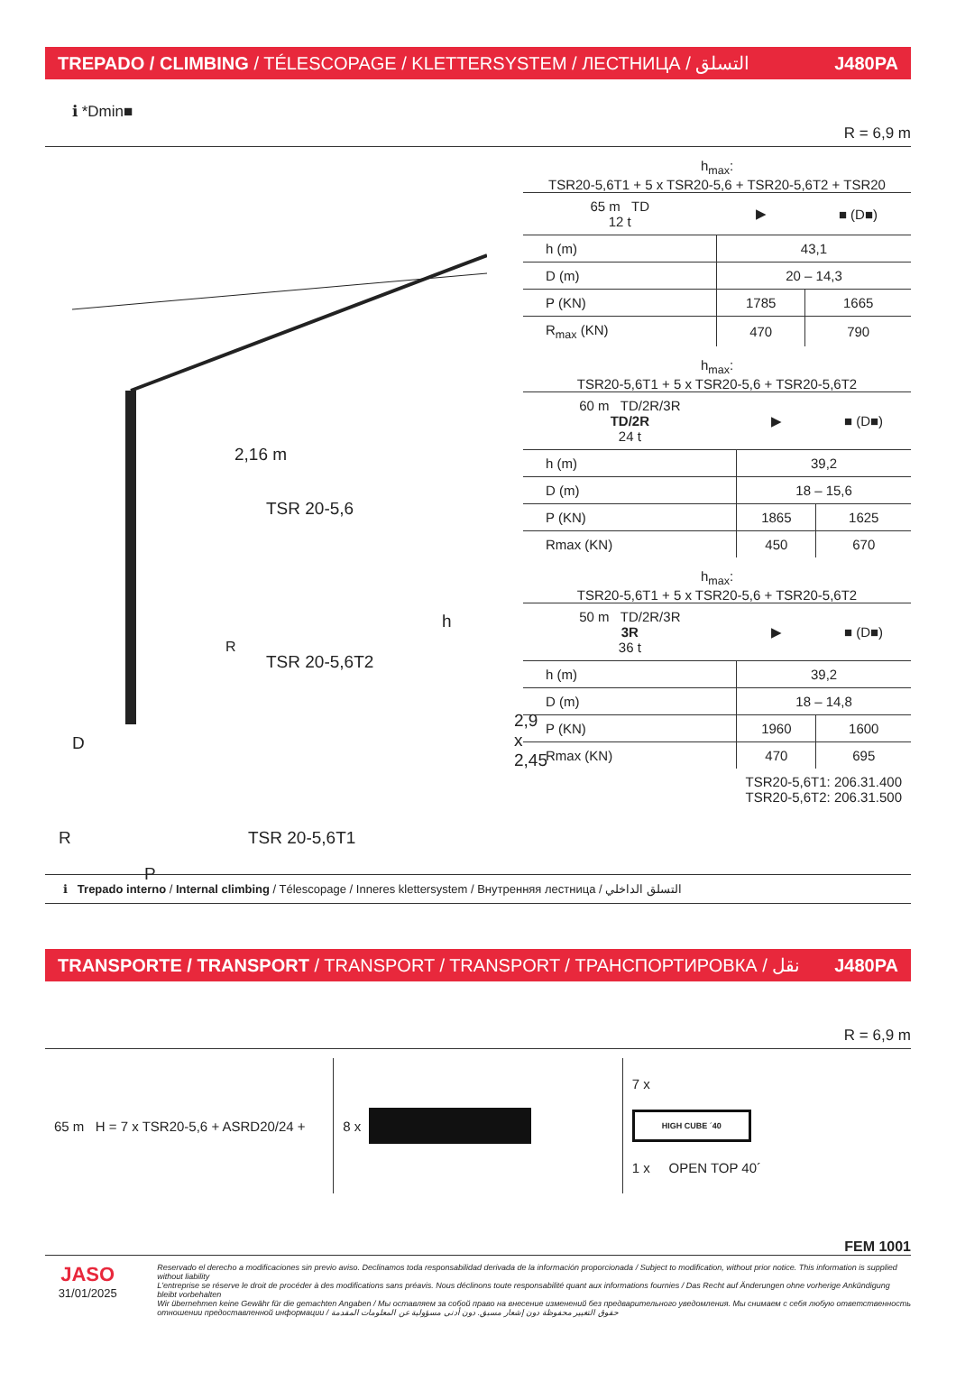TREPADO / CLIMBING / TÉLESCOPAGE / KLETTERSYSTEM / ЛЕСТНИЦА / التسلق J480PA
ℹ *Dmin■ R = 6,9 m
2,16 m
TSR 20-5,6
h
TSR 20-5,6T2
R
2,9 x 2,45
D
R TSR 20-5,6T1
P
h<sub>max</sub>:
TSR20-5,6T1 + 5 x TSR20-5,6 + TSR20-5,6T2 + TSR20
| 65 m TD 12 t | ▶ | ■ (D■) |
| --- | --- | --- |
| h (m) | 43,1 | |
| D (m) | 20 – 14,3 | |
| P (KN) | 1785 | 1665 |
| R<sub>max</sub> (KN) | 470 | 790 |
h<sub>max</sub>:
TSR20-5,6T1 + 5 x TSR20-5,6 + TSR20-5,6T2
| 60 m TD/2R/3R TD/2R 24 t | ▶ | ■ (D■) |
| --- | --- | --- |
| h (m) | 39,2 | |
| D (m) | 18 – 15,6 | |
| P (KN) | 1865 | 1625 |
| Rmax (KN) | 450 | 670 |
h<sub>max</sub>:
TSR20-5,6T1 + 5 x TSR20-5,6 + TSR20-5,6T2
| 50 m TD/2R/3R 3R 36 t | ▶ | ■ (D■) |
| --- | --- | --- |
| h (m) | 39,2 | |
| D (m) | 18 – 14,8 | |
| P (KN) | 1960 | 1600 |
| Rmax (KN) | 470 | 695 |
TSR20-5,6T1: 206.31.400
TSR20-5,6T2: 206.31.500
ℹ Trepado interno / Internal climbing / Télescopage / Inneres klettersystem / Внутренняя лестница / التسلق الداخلي
TRANSPORTE / TRANSPORT / TRANSPORT / TRANSPORT / ТРАНСПОРТИРОВКА / نقل J480PA
R = 6,9 m
65 m H = 7 x TSR20-5,6 + ASRD20/24 +
8 x
7 x
HIGH CUBE ´40
1 x OPEN TOP 40´
FEM 1001
JASO
31/01/2025
Reservado el derecho a modificaciones sin previo aviso. Declinamos toda responsabilidad derivada de la información proporcionada / Subject to modification, without prior notice. This information is supplied without liability
L'entreprise se réserve le droit de procéder à des modifications sans préavis. Nous déclinons toute responsabilité quant aux informations fournies / Das Recht auf Änderungen ohne vorherige Ankündigung bleibt vorbehalten
Wir übernehmen keine Gewähr für die gemachten Angaben / Мы оставляем за собой право на внесение изменений без предварительного уведомления. Мы снимаем с себя любую ответственность
отношении предоставленной информации / حقوق التغيير محفوظة دون إشعار مسبق. دون أدنى مسؤولية عن المعلومات المقدمة